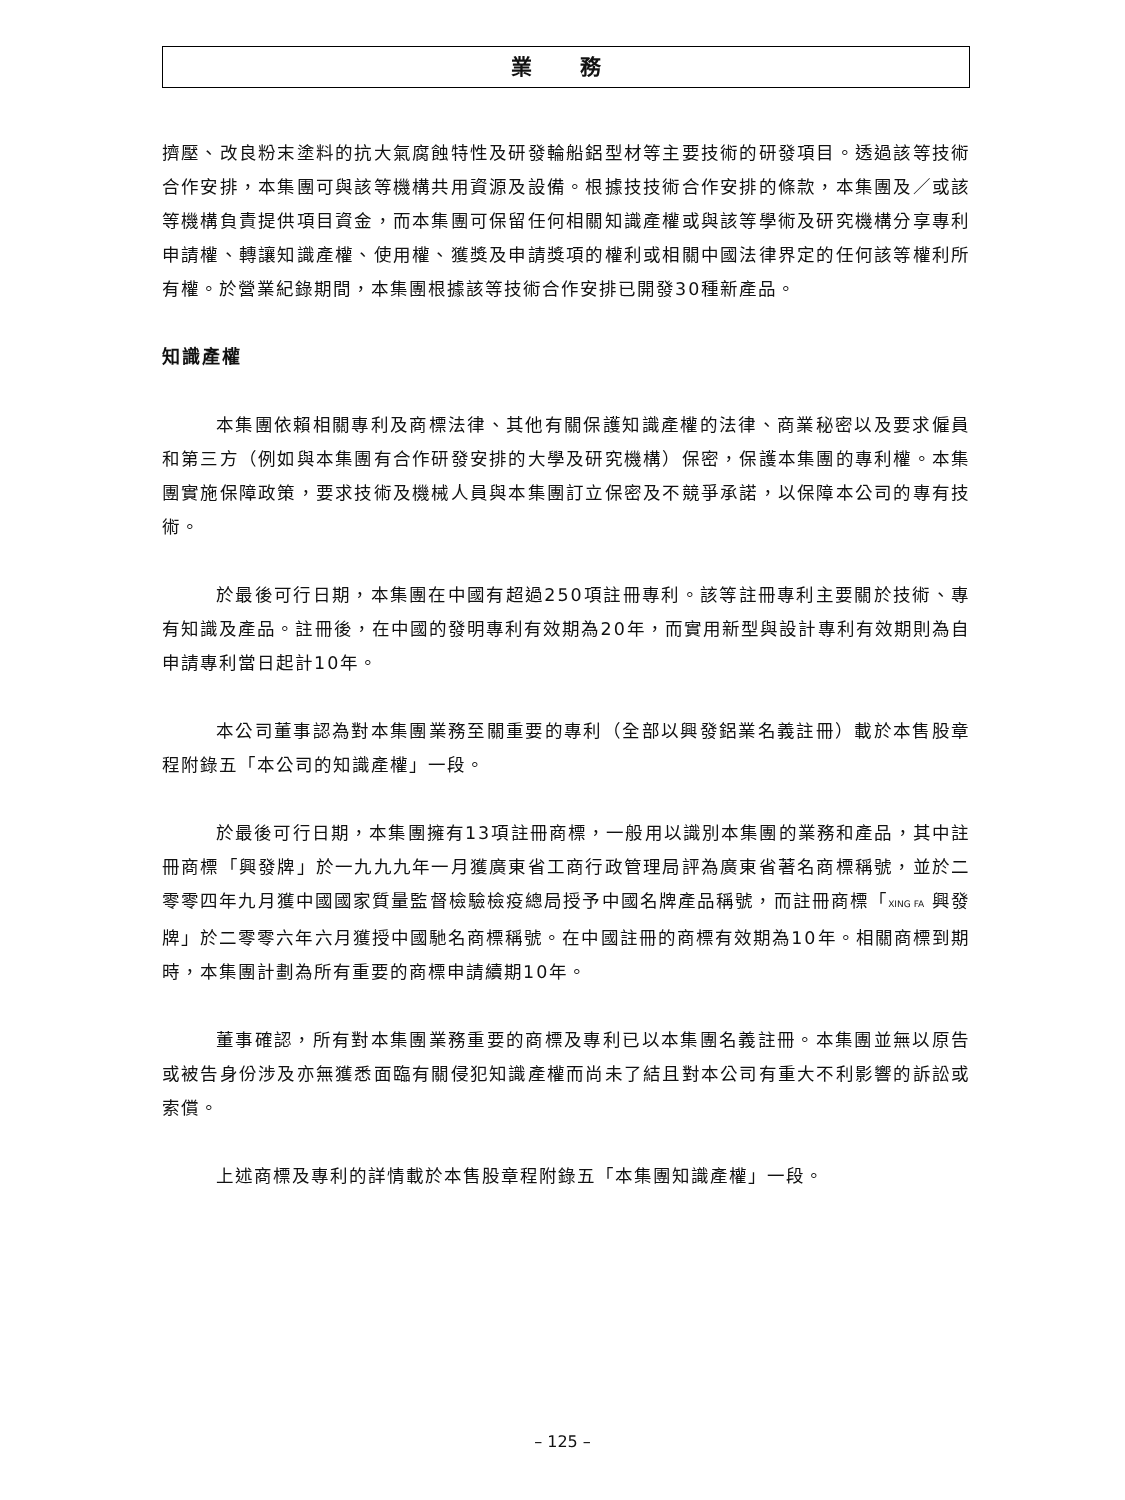業 務
擠壓、改良粉末塗料的抗大氣腐蝕特性及研發輪船鋁型材等主要技術的研發項目。透過該等技術合作安排，本集團可與該等機構共用資源及設備。根據技技術合作安排的條款，本集團及／或該等機構負責提供項目資金，而本集團可保留任何相關知識產權或與該等學術及研究機構分享專利申請權、轉讓知識產權、使用權、獲獎及申請獎項的權利或相關中國法律界定的任何該等權利所有權。於營業紀錄期間，本集團根據該等技術合作安排已開發30種新產品。
知識產權
本集團依賴相關專利及商標法律、其他有關保護知識產權的法律、商業秘密以及要求僱員和第三方（例如與本集團有合作研發安排的大學及研究機構）保密，保護本集團的專利權。本集團實施保障政策，要求技術及機械人員與本集團訂立保密及不競爭承諾，以保障本公司的專有技術。
於最後可行日期，本集團在中國有超過250項註冊專利。該等註冊專利主要關於技術、專有知識及產品。註冊後，在中國的發明專利有效期為20年，而實用新型與設計專利有效期則為自申請專利當日起計10年。
本公司董事認為對本集團業務至關重要的專利（全部以興發鋁業名義註冊）載於本售股章程附錄五「本公司的知識產權」一段。
於最後可行日期，本集團擁有13項註冊商標，一般用以識別本集團的業務和產品，其中註冊商標「興發牌」於一九九九年一月獲廣東省工商行政管理局評為廣東省著名商標稱號，並於二零零四年九月獲中國國家質量監督檢驗檢疫總局授予中國名牌產品稱號，而註冊商標「XING FA 興發牌」於二零零六年六月獲授中國馳名商標稱號。在中國註冊的商標有效期為10年。相關商標到期時，本集團計劃為所有重要的商標申請續期10年。
董事確認，所有對本集團業務重要的商標及專利已以本集團名義註冊。本集團並無以原告或被告身份涉及亦無獲悉面臨有關侵犯知識產權而尚未了結且對本公司有重大不利影響的訴訟或索償。
上述商標及專利的詳情載於本售股章程附錄五「本集團知識產權」一段。
– 125 –